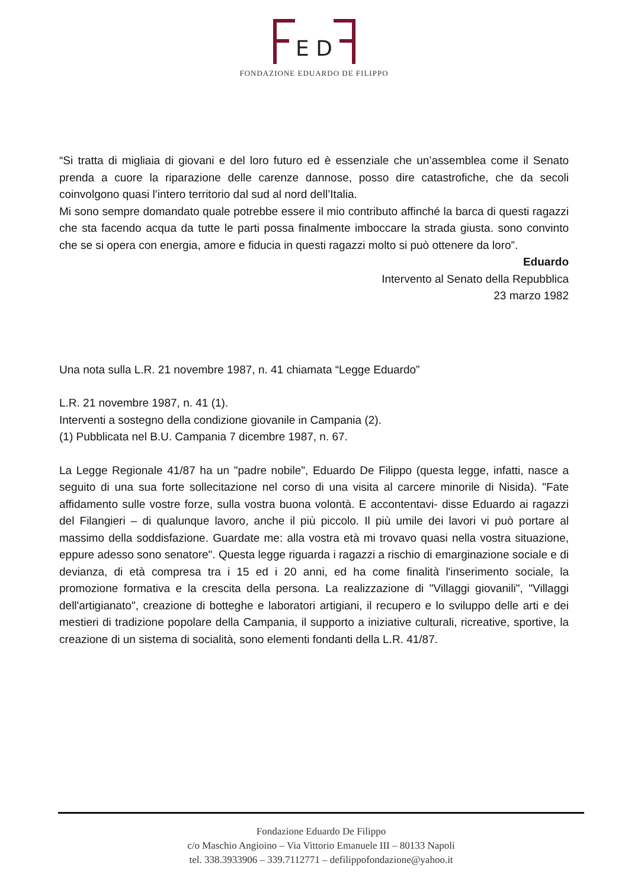E D
FONDAZIONE EDUARDO DE FILIPPO
“Si tratta di migliaia di giovani e del loro futuro ed è essenziale che un’assemblea come il Senato prenda a cuore la riparazione delle carenze dannose, posso dire catastrofiche, che da secoli coinvolgono quasi l’intero territorio dal sud al nord dell’Italia.
Mi sono sempre domandato quale potrebbe essere il mio contributo affinché la barca di questi ragazzi che sta facendo acqua da tutte le parti possa finalmente imboccare la strada giusta. sono convinto che se si opera con energia, amore e fiducia in questi ragazzi molto si può ottenere da loro”.
Eduardo
Intervento al Senato della Repubblica
23 marzo 1982
Una nota sulla L.R. 21 novembre 1987, n. 41 chiamata “Legge Eduardo”
L.R. 21 novembre 1987, n. 41 (1).
Interventi a sostegno della condizione giovanile in Campania (2).
(1) Pubblicata nel B.U. Campania 7 dicembre 1987, n. 67.
La Legge Regionale 41/87 ha un "padre nobile", Eduardo De Filippo (questa legge, infatti, nasce a seguito di una sua forte sollecitazione nel corso di una visita al carcere minorile di Nisida). "Fate affidamento sulle vostre forze, sulla vostra buona volontà. E accontentavi- disse Eduardo ai ragazzi del Filangieri – di qualunque lavoro, anche il più piccolo. Il più umile dei lavori vi può portare al massimo della soddisfazione. Guardate me: alla vostra età mi trovavo quasi nella vostra situazione, eppure adesso sono senatore". Questa legge riguarda i ragazzi a rischio di emarginazione sociale e di devianza, di età compresa tra i 15 ed i 20 anni, ed ha come finalità l'inserimento sociale, la promozione formativa e la crescita della persona. La realizzazione di "Villaggi giovanili", "Villaggi dell'artigianato", creazione di botteghe e laboratori artigiani, il recupero e lo sviluppo delle arti e dei mestieri di tradizione popolare della Campania, il supporto a iniziative culturali, ricreative, sportive, la creazione di un sistema di socialità, sono elementi fondanti della L.R. 41/87.
Fondazione Eduardo De Filippo
c/o Maschio Angioino – Via Vittorio Emanuele III – 80133 Napoli
tel. 338.3933906 – 339.7112771 – defilippofondazione@yahoo.it